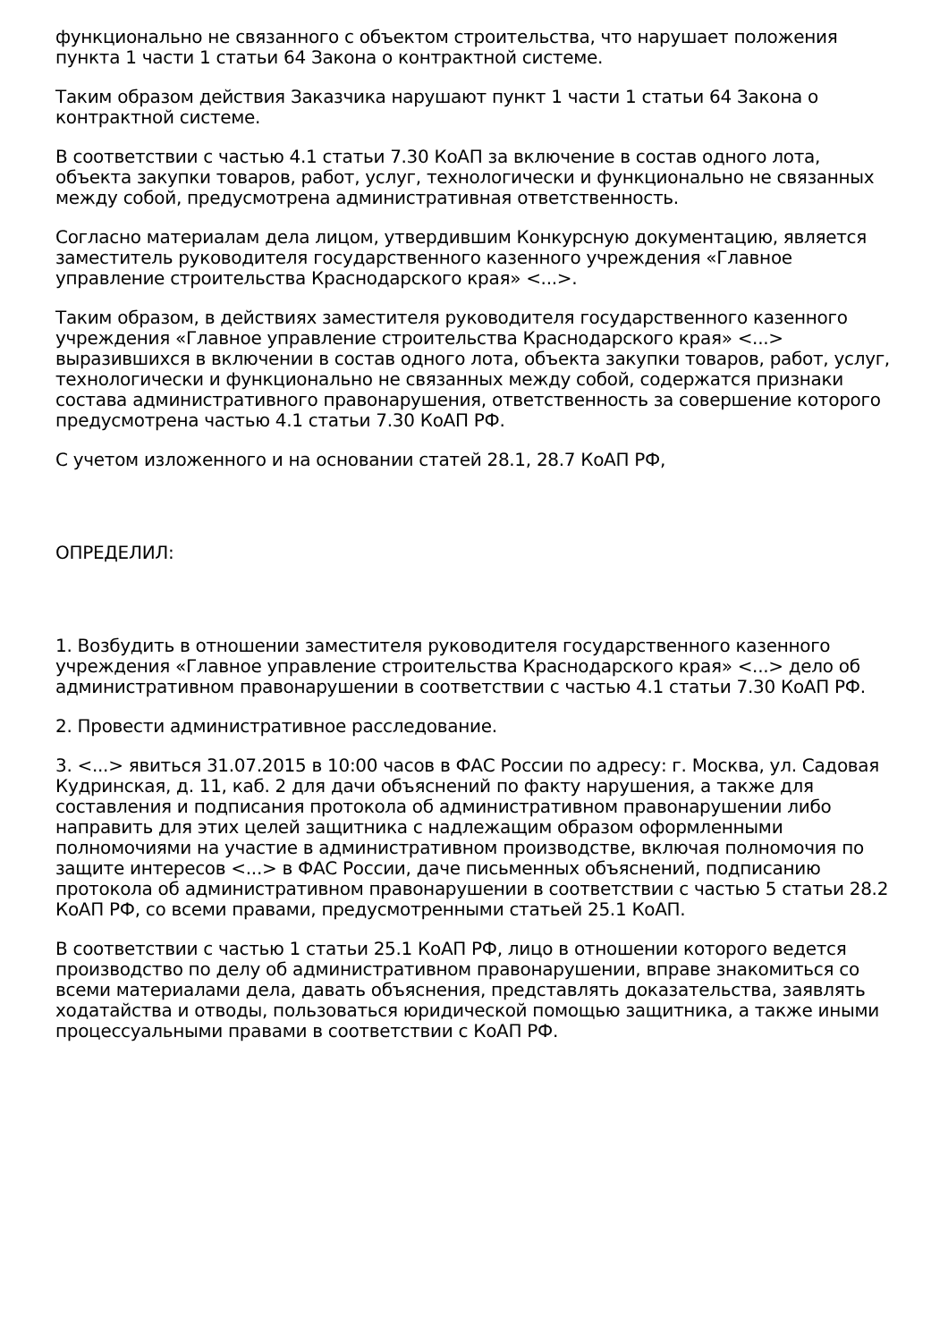функционально не связанного с объектом строительства, что нарушает положения пункта 1 части 1 статьи 64 Закона о контрактной системе.
Таким образом действия Заказчика нарушают пункт 1 части 1 статьи 64 Закона о контрактной системе.
В соответствии с частью 4.1 статьи 7.30 КоАП за включение в состав одного лота, объекта закупки товаров, работ, услуг, технологически и функционально не связанных между собой, предусмотрена административная ответственность.
Согласно материалам дела лицом, утвердившим Конкурсную документацию, является заместитель руководителя государственного казенного учреждения «Главное управление строительства Краснодарского края» <...>.
Таким образом, в действиях заместителя руководителя государственного казенного учреждения «Главное управление строительства Краснодарского края» <...> выразившихся в включении в состав одного лота, объекта закупки товаров, работ, услуг, технологически и функционально не связанных между собой, содержатся признаки состава административного правонарушения, ответственность за совершение которого предусмотрена частью 4.1 статьи 7.30 КоАП РФ.
С учетом изложенного и на основании статей 28.1, 28.7 КоАП РФ,
ОПРЕДЕЛИЛ:
1. Возбудить в отношении заместителя руководителя государственного казенного учреждения «Главное управление строительства Краснодарского края» <...> дело об административном правонарушении в соответствии с частью 4.1 статьи 7.30 КоАП РФ.
2. Провести административное расследование.
3. <...> явиться 31.07.2015 в 10:00 часов в ФАС России по адресу: г. Москва, ул. Садовая Кудринская, д. 11, каб. 2 для дачи объяснений по факту нарушения, а также для составления и подписания протокола об административном правонарушении либо направить для этих целей защитника с надлежащим образом оформленными полномочиями на участие в административном производстве, включая полномочия по защите интересов <...> в ФАС России, даче письменных объяснений, подписанию протокола об административном правонарушении в соответствии с частью 5 статьи 28.2 КоАП РФ, со всеми правами, предусмотренными статьей 25.1 КоАП.
В соответствии с частью 1 статьи 25.1 КоАП РФ, лицо в отношении которого ведется производство по делу об административном правонарушении, вправе знакомиться со всеми материалами дела, давать объяснения, представлять доказательства, заявлять ходатайства и отводы, пользоваться юридической помощью защитника, а также иными процессуальными правами в соответствии с КоАП РФ.